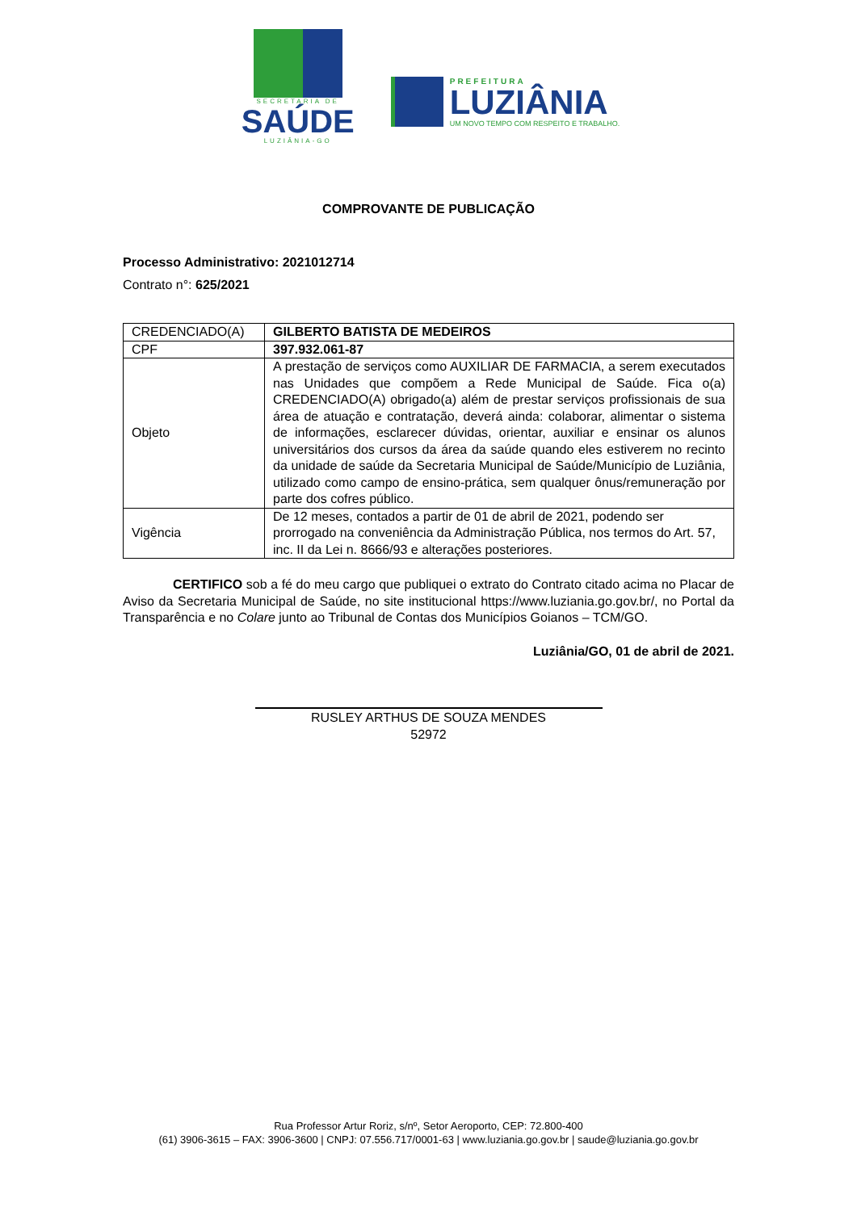SECRETARIA DE
SAÚDE
LUZIÂNIA-GO
PREFEITURA
LUZIÂNIA
UM NOVO TEMPO COM RESPEITO E TRABALHO.
COMPROVANTE DE PUBLICAÇÃO
Processo Administrativo: 2021012714
Contrato n°: 625/2021
| CREDENCIADO(A) | GILBERTO BATISTA DE MEDEIROS |
| CPF | 397.932.061-87 |
| Objeto | A prestação de serviços como AUXILIAR DE FARMACIA, a serem executados nas Unidades que compõem a Rede Municipal de Saúde. Fica o(a) CREDENCIADO(A) obrigado(a) além de prestar serviços profissionais de sua área de atuação e contratação, deverá ainda: colaborar, alimentar o sistema de informações, esclarecer dúvidas, orientar, auxiliar e ensinar os alunos universitários dos cursos da área da saúde quando eles estiverem no recinto da unidade de saúde da Secretaria Municipal de Saúde/Município de Luziânia, utilizado como campo de ensino-prática, sem qualquer ônus/remuneração por parte dos cofres público. |
| Vigência | De 12 meses, contados a partir de 01 de abril de 2021, podendo ser prorrogado na conveniência da Administração Pública, nos termos do Art. 57, inc. II da Lei n. 8666/93 e alterações posteriores. |
CERTIFICO sob a fé do meu cargo que publiquei o extrato do Contrato citado acima no Placar de Aviso da Secretaria Municipal de Saúde, no site institucional https://www.luziania.go.gov.br/, no Portal da Transparência e no Colare junto ao Tribunal de Contas dos Municípios Goianos – TCM/GO.
Luziânia/GO, 01 de abril de 2021.
RUSLEY ARTHUS DE SOUZA MENDES
52972
Rua Professor Artur Roriz, s/nº, Setor Aeroporto, CEP: 72.800-400
(61) 3906-3615 – FAX: 3906-3600 | CNPJ: 07.556.717/0001-63 | www.luziania.go.gov.br | saude@luziania.go.gov.br